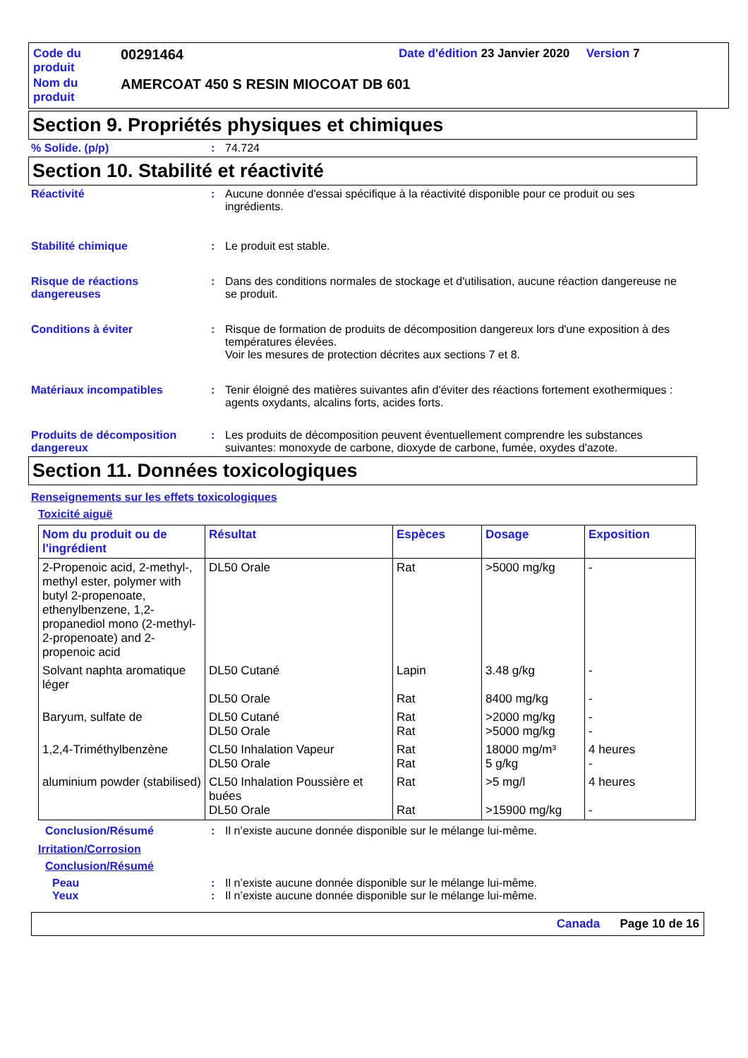| Code du produit | 00291464 | Date d'édition 23 Janvier 2020 Version 7 |
| Nom du produit | AMERCOAT 450 S RESIN MIOCOAT DB 601 | |
Section 9. Propriétés physiques et chimiques
% Solide. (p/p) : 74.724
Section 10. Stabilité et réactivité
Réactivité : Aucune donnée d'essai spécifique à la réactivité disponible pour ce produit ou ses ingrédients.
Stabilité chimique : Le produit est stable.
Risque de réactions dangereuses
: Dans des conditions normales de stockage et d'utilisation, aucune réaction dangereuse ne se produit.
Conditions à éviter : Risque de formation de produits de décomposition dangereux lors d'une exposition à des températures élevées.
Voir les mesures de protection décrites aux sections 7 et 8.
Matériaux incompatibles : Tenir éloigné des matières suivantes afin d'éviter des réactions fortement exothermiques : agents oxydants, alcalins forts, acides forts.
Produits de décomposition dangereux
: Les produits de décomposition peuvent éventuellement comprendre les substances suivantes: monoxyde de carbone, dioxyde de carbone, fumée, oxydes d'azote.
Section 11. Données toxicologiques
Renseignements sur les effets toxicologiques
Toxicité aiguë
| Nom du produit ou de l'ingrédient | Résultat | Espèces | Dosage | Exposition |
| --- | --- | --- | --- | --- |
| 2-Propenoic acid, 2-methyl-, methyl ester, polymer with butyl 2-propenoate, ethenylbenzene, 1,2-propanediol mono (2-methyl-2-propenoate) and 2-propenoic acid | DL50 Orale | Rat | >5000 mg/kg | - |
| Solvant naphta aromatique léger | DL50 Cutané DL50 Orale | Lapin Rat | 3.48 g/kg 8400 mg/kg | - - |
| Baryum, sulfate de | DL50 Cutané DL50 Orale | Rat Rat | >2000 mg/kg >5000 mg/kg | - - |
| 1,2,4-Triméthylbenzène | CL50 Inhalation Vapeur DL50 Orale | Rat Rat | 18000 mg/m³ 5 g/kg | 4 heures - |
| aluminium powder (stabilised) | CL50 Inhalation Poussière et buées DL50 Orale | Rat Rat | >5 mg/l >15900 mg/kg | 4 heures - |
Conclusion/Résumé : Il n’existe aucune donnée disponible sur le mélange lui-même.
Irritation/Corrosion
Conclusion/Résumé
Peau : Il n’existe aucune donnée disponible sur le mélange lui-même.
Yeux : Il n’existe aucune donnée disponible sur le mélange lui-même.
Canada Page 10 de 16